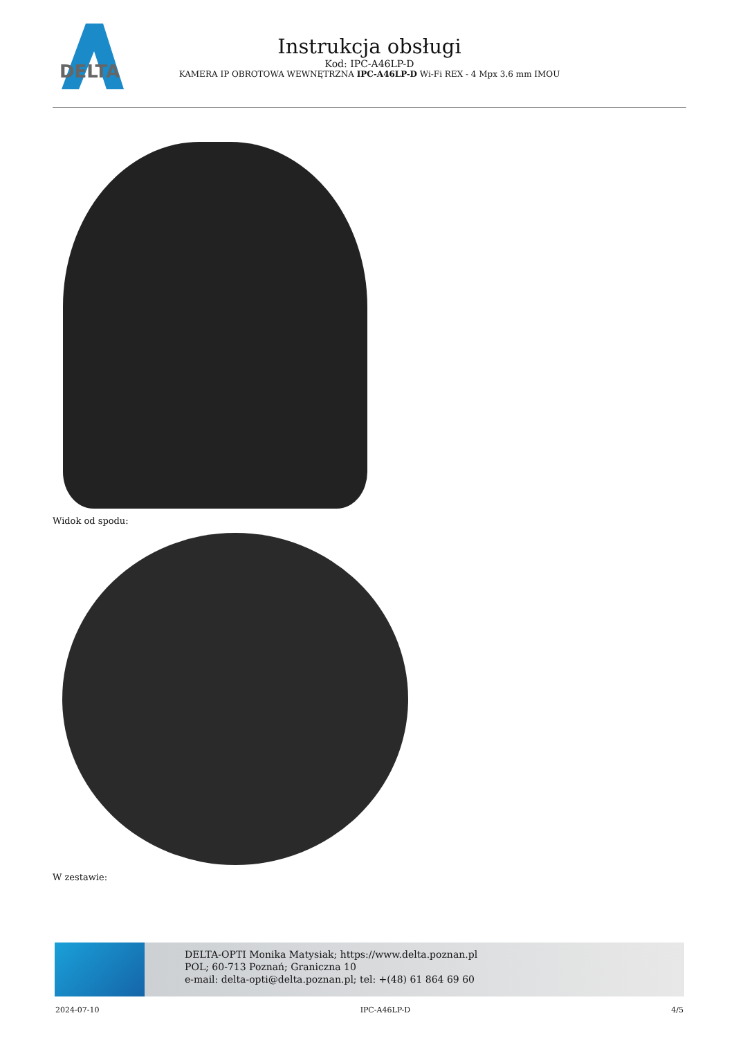DELTA
Instrukcja obsługi
Kod: IPC-A46LP-D
KAMERA IP OBROTOWA WEWNĘTRZNA IPC-A46LP-D Wi-Fi REX - 4 Mpx 3.6 mm IMOU
Widok od spodu:
W zestawie:
DELTA-OPTI Monika Matysiak; https://www.delta.poznan.pl
POL; 60-713 Poznań; Graniczna 10
e-mail: delta-opti@delta.poznan.pl; tel: +(48) 61 864 69 60
2024-07-10 IPC-A46LP-D 4/5